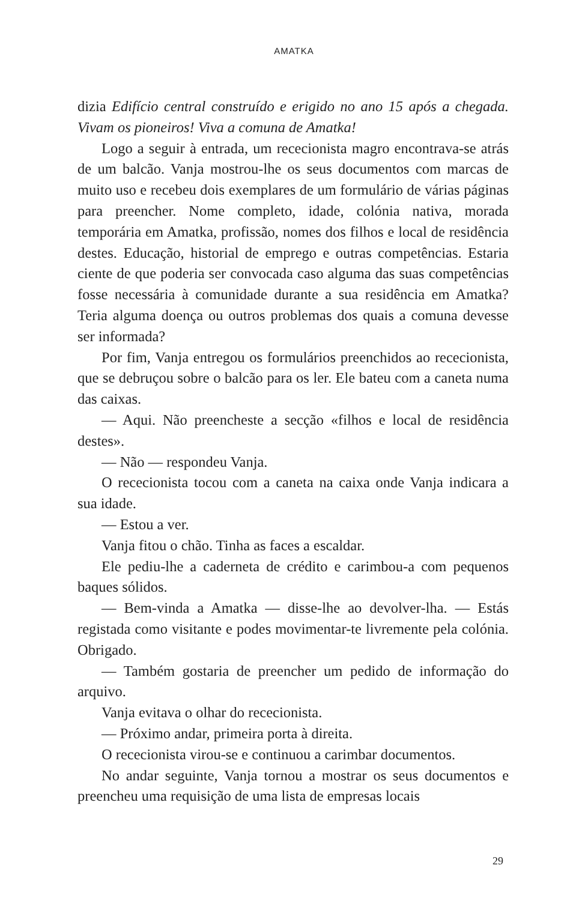AMATKA
dizia Edifício central construído e erigido no ano 15 após a chegada. Vivam os pioneiros! Viva a comuna de Amatka!
Logo a seguir à entrada, um rececionista magro encontrava-se atrás de um balcão. Vanja mostrou-lhe os seus documentos com marcas de muito uso e recebeu dois exemplares de um formulário de várias páginas para preencher. Nome completo, idade, colónia nativa, morada temporária em Amatka, profissão, nomes dos filhos e local de residência destes. Educação, historial de emprego e outras competências. Estaria ciente de que poderia ser convocada caso alguma das suas competências fosse necessária à comunidade durante a sua residência em Amatka? Teria alguma doença ou outros problemas dos quais a comuna devesse ser informada?
Por fim, Vanja entregou os formulários preenchidos ao rececionista, que se debruçou sobre o balcão para os ler. Ele bateu com a caneta numa das caixas.
— Aqui. Não preencheste a secção «filhos e local de residência destes».
— Não — respondeu Vanja.
O rececionista tocou com a caneta na caixa onde Vanja indicara a sua idade.
— Estou a ver.
Vanja fitou o chão. Tinha as faces a escaldar.
Ele pediu-lhe a caderneta de crédito e carimbou-a com pequenos baques sólidos.
— Bem-vinda a Amatka — disse-lhe ao devolver-lha. — Estás registada como visitante e podes movimentar-te livremente pela colónia. Obrigado.
— Também gostaria de preencher um pedido de informação do arquivo.
Vanja evitava o olhar do rececionista.
— Próximo andar, primeira porta à direita.
O rececionista virou-se e continuou a carimbar documentos.
No andar seguinte, Vanja tornou a mostrar os seus documentos e preencheu uma requisição de uma lista de empresas locais
29